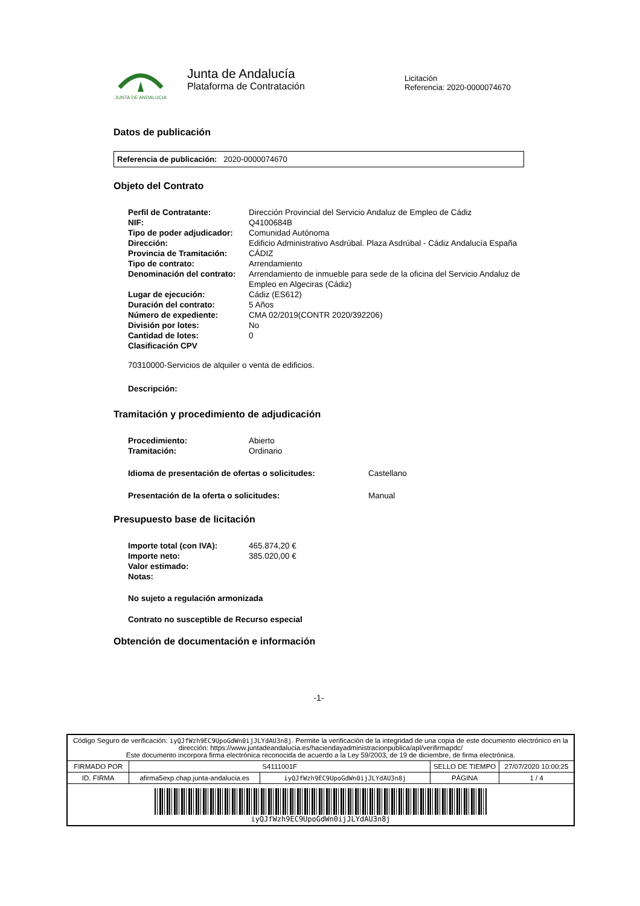JUNTA DE ANDALUCIA
Junta de Andalucía
Plataforma de Contratación
Licitación
Referencia: 2020-0000074670
Datos de publicación
Referencia de publicación: 2020-0000074670
Objeto del Contrato
| Perfil de Contratante: | Dirección Provincial del Servicio Andaluz de Empleo de Cádiz |
| NIF: | Q4100684B |
| Tipo de poder adjudicador: | Comunidad Autónoma |
| Dirección: | Edificio Administrativo Asdrúbal. Plaza Asdrúbal - Cádiz Andalucía España |
| Provincia de Tramitación: | CÁDIZ |
| Tipo de contrato: | Arrendamiento |
| Denominación del contrato: | Arrendamiento de inmueble para sede de la oficina del Servicio Andaluz de Empleo en Algeciras (Cádiz) |
| Lugar de ejecución: | Cádiz (ES612) |
| Duración del contrato: | 5 Años |
| Número de expediente: | CMA 02/2019(CONTR 2020/392206) |
| División por lotes: | No |
| Cantidad de lotes: | 0 |
| Clasificación CPV | |
70310000-Servicios de alquiler o venta de edificios.
Descripción:
Tramitación y procedimiento de adjudicación
| Procedimiento: | Abierto |
| Tramitación: | Ordinario |
| Idioma de presentación de ofertas o solicitudes: | Castellano |
| Presentación de la oferta o solicitudes: | Manual |
Presupuesto base de licitación
| Importe total (con IVA): | 465.874,20 € |
| Importe neto: | 385.020,00 € |
| Valor estimado: | |
| Notas: | |
No sujeto a regulación armonizada
Contrato no susceptible de Recurso especial
Obtención de documentación e información
-1-
| Código Seguro de verificación: iyQJfWzh9EC9UpoGdWn0ijJLYdAU3n8j . Permite la verificación de la integridad de una copia de este documento electrónico en la dirección: https://www.juntadeandalucia.es/haciendayadministracionpublica/apl/verifirmapdc/ Este documento incorpora firma electrónica reconocida de acuerdo a la Ley 59/2003, de 19 de diciembre, de firma electrónica. | | | | |
| FIRMADO POR | S4111001F | | SELLO DE TIEMPO | 27/07/2020 10:00:25 |
| ID. FIRMA | afirma5exp.chap.junta-andalucia.es | iyQJfWzh9EC9UpoGdWn0ijJLYdAU3n8j | PÁGINA | 1 / 4 |
| iyQJfWzh9EC9UpoGdWn0ijJLYdAU3n8j | | | | |